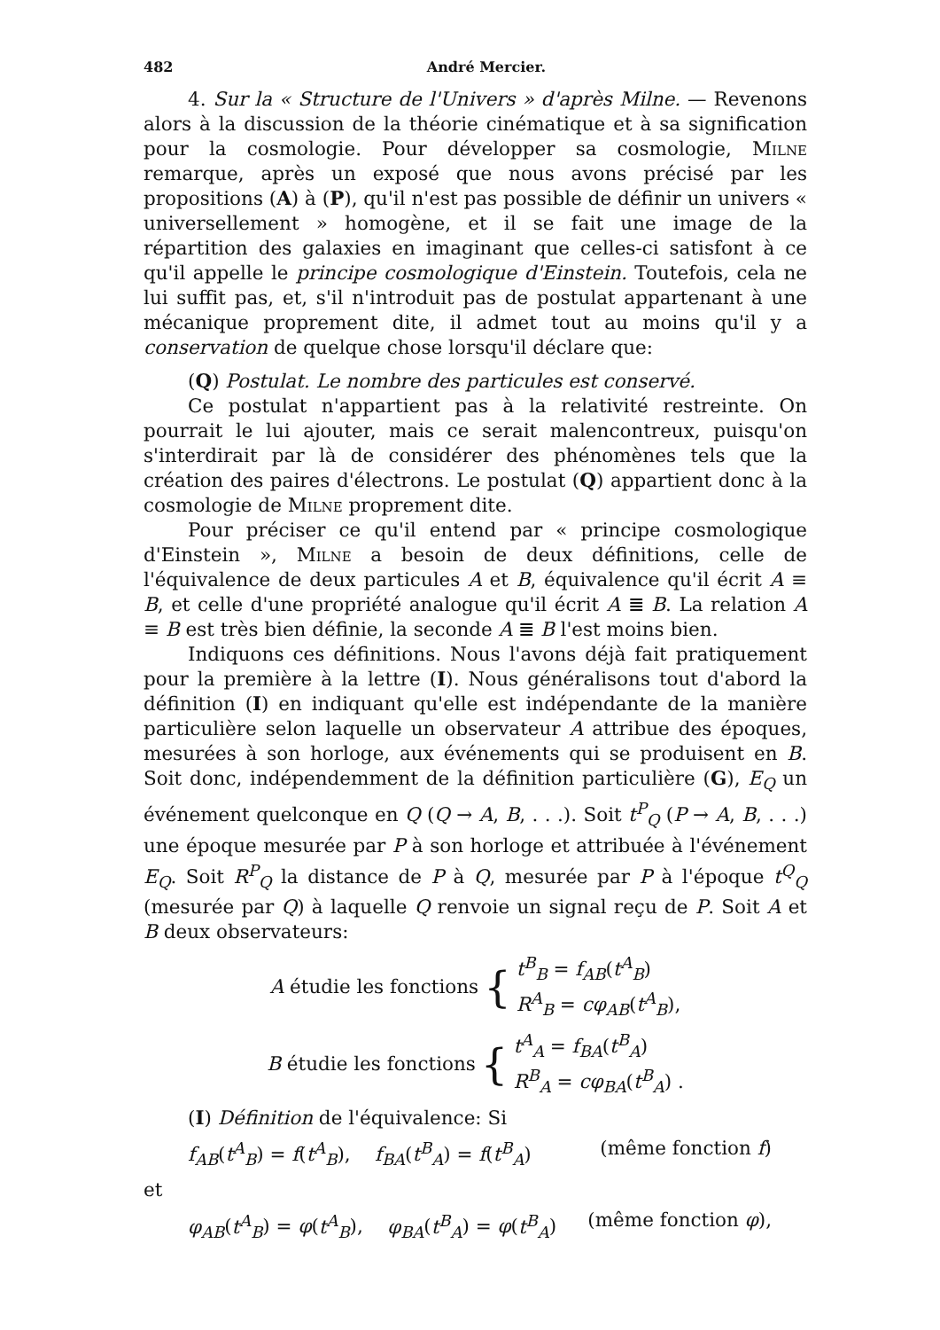482 André Mercier.
4. Sur la « Structure de l'Univers » d'après Milne. — Revenons alors à la discussion de la théorie cinématique et à sa signification pour la cosmologie. Pour développer sa cosmologie, Milne remarque, après un exposé que nous avons précisé par les propositions (A) à (P), qu'il n'est pas possible de définir un univers « universellement » homogène, et il se fait une image de la répartition des galaxies en imaginant que celles-ci satisfont à ce qu'il appelle le principe cosmologique d'Einstein. Toutefois, cela ne lui suffit pas, et, s'il n'introduit pas de postulat appartenant à une mécanique proprement dite, il admet tout au moins qu'il y a conservation de quelque chose lorsqu'il déclare que:
(Q) Postulat. Le nombre des particules est conservé.
Ce postulat n'appartient pas à la relativité restreinte. On pourrait le lui ajouter, mais ce serait malencontreux, puisqu'on s'interdirait par là de considérer des phénomènes tels que la création des paires d'électrons. Le postulat (Q) appartient donc à la cosmologie de Milne proprement dite.
Pour préciser ce qu'il entend par « principe cosmologique d'Einstein », Milne a besoin de deux définitions, celle de l'équivalence de deux particules A et B, équivalence qu'il écrit A ≡ B, et celle d'une propriété analogue qu'il écrit A ≣ B. La relation A ≡ B est très bien définie, la seconde A ≣ B l'est moins bien.
Indiquons ces définitions. Nous l'avons déjà fait pratiquement pour la première à la lettre (I). Nous généralisons tout d'abord la définition (I) en indiquant qu'elle est indépendante de la manière particulière selon laquelle un observateur A attribue des époques, mesurées à son horloge, aux événements qui se produisent en B. Soit donc, indépendemment de la définition particulière (G), E<sub>Q</sub> un événement quelconque en Q (Q → A, B, . . .). Soit t<sup>P</sup><sub>Q</sub> (P → A, B, . . .) une époque mesurée par P à son horloge et attribuée à l'événement E<sub>Q</sub>. Soit R<sup>P</sup><sub>Q</sub> la distance de P à Q, mesurée par P à l'époque t<sup>Q</sup><sub>Q</sub> (mesurée par Q) à laquelle Q renvoie un signal reçu de P. Soit A et B deux observateurs:
A étudie les fonctions { t<sup>B</sup><sub>B</sub> = f<sub>AB</sub>(t<sup>A</sup><sub>B</sub>)
R<sup>A</sup><sub>B</sub> = cφ<sub>AB</sub>(t<sup>A</sup><sub>B</sub>),
B étudie les fonctions { t<sup>A</sup><sub>A</sub> = f<sub>BA</sub>(t<sup>B</sup><sub>A</sub>)
R<sup>B</sup><sub>A</sub> = cφ<sub>BA</sub>(t<sup>B</sup><sub>A</sub>) .
(I) Définition de l'équivalence: Si
f<sub>AB</sub>(t<sup>A</sup><sub>B</sub>) = f(t<sup>A</sup><sub>B</sub>), f<sub>BA</sub>(t<sup>B</sup><sub>A</sub>) = f(t<sup>B</sup><sub>A</sub>) (même fonction f)
et
φ<sub>AB</sub>(t<sup>A</sup><sub>B</sub>) = φ(t<sup>A</sup><sub>B</sub>), φ<sub>BA</sub>(t<sup>B</sup><sub>A</sub>) = φ(t<sup>B</sup><sub>A</sub>) (même fonction φ),